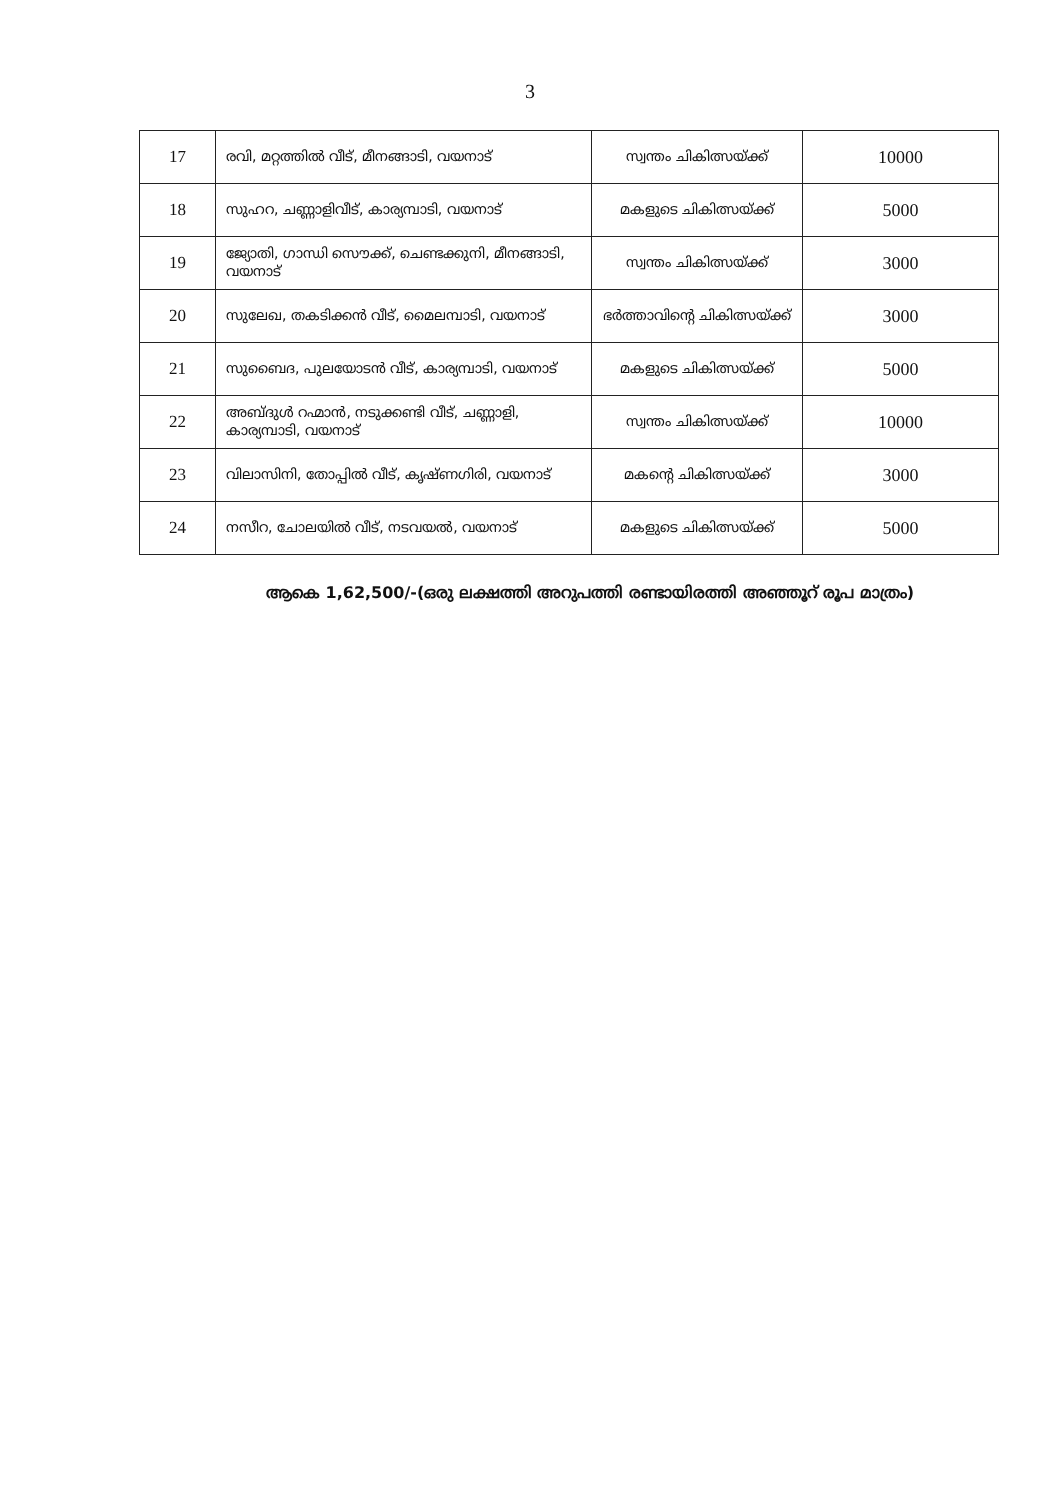3
| 17 | രവി, മറ്റത്തിൽ വീട്, മീനങ്ങാടി, വയനാട് | സ്വന്തം ചികിത്സയ്ക്ക് | 10000 |
| 18 | സുഹറ, ചണ്ണാളിവീട്, കാര്യമ്പാടി, വയനാട് | മകളുടെ ചികിത്സയ്ക്ക് | 5000 |
| 19 | ജ്യോതി, ഗാന്ധി സൌക്ക്, ചെണ്ടക്കുനി, മീനങ്ങാടി, വയനാട് | സ്വന്തം ചികിത്സയ്ക്ക് | 3000 |
| 20 | സുലേഖ, തകടിക്കൻ വീട്, മൈലമ്പാടി, വയനാട് | ഭർത്താവിന്റെ ചികിത്സയ്ക്ക് | 3000 |
| 21 | സുബൈദ, പുലയോടൻ വീട്, കാര്യമ്പാടി, വയനാട് | മകളുടെ ചികിത്സയ്ക്ക് | 5000 |
| 22 | അബ്ദുൾ റഹ്മാൻ, നടുക്കണ്ടി വീട്, ചണ്ണാളി, കാര്യമ്പാടി, വയനാട് | സ്വന്തം ചികിത്സയ്ക്ക് | 10000 |
| 23 | വിലാസിനി, തോപ്പിൽ വീട്, കൃഷ്ണഗിരി, വയനാട് | മകന്റെ ചികിത്സയ്ക്ക് | 3000 |
| 24 | നസീറ, ചോലയിൽ വീട്, നടവയൽ, വയനാട് | മകളുടെ ചികിത്സയ്ക്ക് | 5000 |
ആകെ 1,62,500/-(ഒരു ലക്ഷത്തി അറുപത്തി രണ്ടായിരത്തി അഞ്ഞൂറ് രൂപ മാത്രം)